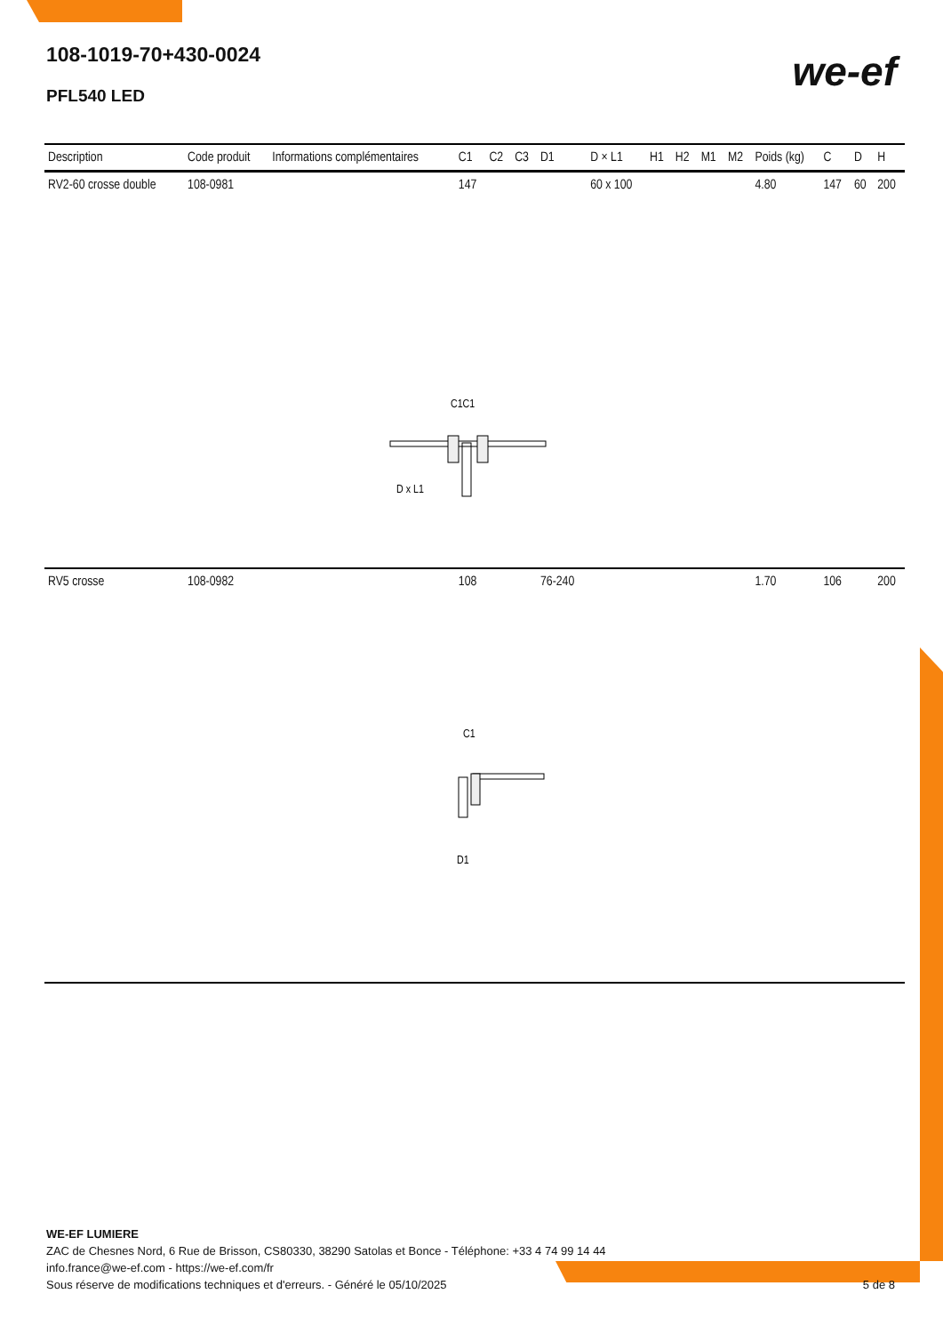108-1019-70+430-0024
PFL540 LED
we-ef
| Description | Code produit | Informations complémentaires | C1 | C2 | C3 | D1 | D × L1 | H1 | H2 | M1 | M2 | Poids (kg) | C | D | H |
| --- | --- | --- | --- | --- | --- | --- | --- | --- | --- | --- | --- | --- | --- | --- | --- |
| RV2-60 crosse double | 108-0981 | | 147 | | | | 60 x 100 | | | | | 4.80 | 147 | 60 | 200 |
| C1C1 D x L1 | | | | | | | | | | | | | | | |
| RV5 crosse | 108-0982 | | 108 | | | 76-240 | | | | | | 1.70 | 106 | | 200 |
| C1 D1 | | | | | | | | | | | | | | | |
WE-EF LUMIERE
ZAC de Chesnes Nord, 6 Rue de Brisson, CS80330, 38290 Satolas et Bonce - Téléphone: +33 4 74 99 14 44
info.france@we-ef.com - https://we-ef.com/fr
Sous réserve de modifications techniques et d'erreurs. - Généré le 05/10/2025 5 de 8